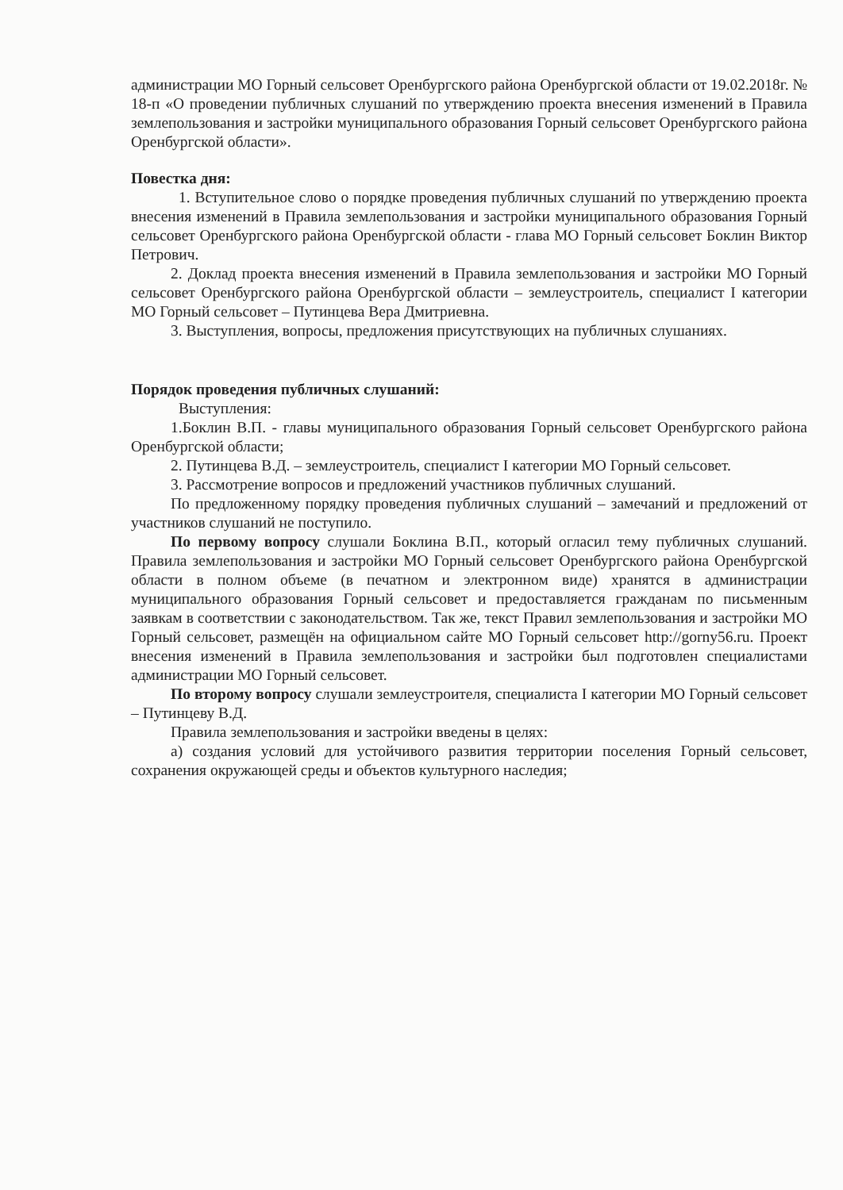администрации МО Горный сельсовет Оренбургского района Оренбургской области от 19.02.2018г. № 18-п «О проведении публичных слушаний по утверждению проекта внесения изменений в Правила землепользования и застройки муниципального образования Горный сельсовет Оренбургского района Оренбургской области».
Повестка дня:
1. Вступительное слово о порядке проведения публичных слушаний по утверждению проекта внесения изменений в Правила землепользования и застройки муниципального образования Горный сельсовет Оренбургского района Оренбургской области - глава МО Горный сельсовет Боклин Виктор Петрович.
2. Доклад проекта внесения изменений в Правила землепользования и застройки МО Горный сельсовет Оренбургского района Оренбургской области – землеустроитель, специалист I категории МО Горный сельсовет – Путинцева Вера Дмитриевна.
3. Выступления, вопросы, предложения присутствующих на публичных слушаниях.
Порядок проведения публичных слушаний:
Выступления:
1.Боклин В.П. - главы муниципального образования Горный сельсовет Оренбургского района Оренбургской области;
2. Путинцева В.Д. – землеустроитель, специалист I категории МО Горный сельсовет.
3. Рассмотрение вопросов и предложений участников публичных слушаний.
По предложенному порядку проведения публичных слушаний – замечаний и предложений от участников слушаний не поступило.
По первому вопросу слушали Боклина В.П., который огласил тему публичных слушаний. Правила землепользования и застройки МО Горный сельсовет Оренбургского района Оренбургской области в полном объеме (в печатном и электронном виде) хранятся в администрации муниципального образования Горный сельсовет и предоставляется гражданам по письменным заявкам в соответствии с законодательством. Так же, текст Правил землепользования и застройки МО Горный сельсовет, размещён на официальном сайте МО Горный сельсовет http://gorny56.ru. Проект внесения изменений в Правила землепользования и застройки был подготовлен специалистами администрации МО Горный сельсовет.
По второму вопросу слушали землеустроителя, специалиста I категории МО Горный сельсовет – Путинцеву В.Д.
Правила землепользования и застройки введены в целях:
а) создания условий для устойчивого развития территории поселения Горный сельсовет, сохранения окружающей среды и объектов культурного наследия;